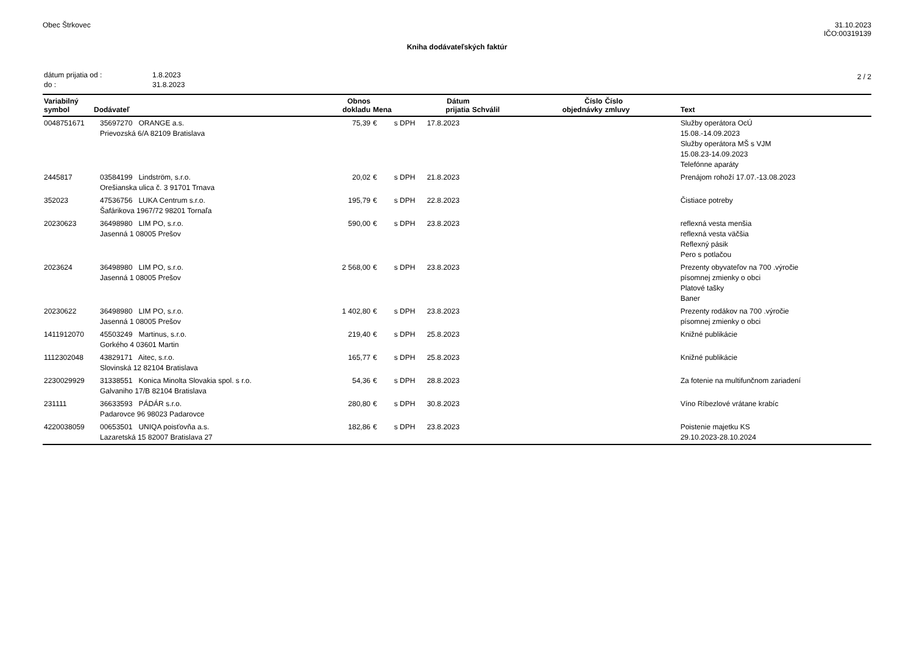Obec Štrkovec 31.10.2023
IČO:00319139
Kniha dodávateľských faktúr
| dátum prijatia od : | 1.8.2023 |
| do : | 31.8.2023 |
2 / 2
| Variabilný symbol | Dodávateľ | Obnos dokladu | Mena | | Dátum prijatia | Schválil | Číslo objednávky | Číslo zmluvy | Text |
| --- | --- | --- | --- | --- | --- | --- | --- | --- | --- |
| 0048751671 | 35697270 ORANGE a.s. Prievozská 6/A 82109 Bratislava | 75,39 | € | s DPH | 17.8.2023 | | | | Služby operátora OcÚ 15.08.-14.09.2023 Služby operátora MŠ s VJM 15.08.23-14.09.2023 Telefónne aparáty |
| 2445817 | 03584199 Lindström, s.r.o. Orešianska ulica č. 3 91701 Trnava | 20,02 | € | s DPH | 21.8.2023 | | | | Prenájom rohoží 17.07.-13.08.2023 |
| 352023 | 47536756 LUKA Centrum s.r.o. Šafárikova 1967/72 98201 Tornaľa | 195,79 | € | s DPH | 22.8.2023 | | | | Čistiace potreby |
| 20230623 | 36498980 LIM PO, s.r.o. Jasenná 1 08005 Prešov | 590,00 | € | s DPH | 23.8.2023 | | | | reflexná vesta menšia reflexná vesta väčšia Reflexný pásik Pero s potlačou |
| 2023624 | 36498980 LIM PO, s.r.o. Jasenná 1 08005 Prešov | 2 568,00 | € | s DPH | 23.8.2023 | | | | Prezenty obyvateľov na 700 .výročie písomnej zmienky o obci Platové tašky Baner |
| 20230622 | 36498980 LIM PO, s.r.o. Jasenná 1 08005 Prešov | 1 402,80 | € | s DPH | 23.8.2023 | | | | Prezenty rodákov na 700 .výročie písomnej zmienky o obci |
| 1411912070 | 45503249 Martinus, s.r.o. Gorkého 4 03601 Martin | 219,40 | € | s DPH | 25.8.2023 | | | | Knižné publikácie |
| 1112302048 | 43829171 Aitec, s.r.o. Slovinská 12 82104 Bratislava | 165,77 | € | s DPH | 25.8.2023 | | | | Knižné publikácie |
| 2230029929 | 31338551 Konica Minolta Slovakia spol. s r.o. Galvaniho 17/B 82104 Bratislava | 54,36 | € | s DPH | 28.8.2023 | | | | Za fotenie na multifunčnom zariadení |
| 231111 | 36633593 PÁDÁR s.r.o. Padarovce 96 98023 Padarovce | 280,80 | € | s DPH | 30.8.2023 | | | | Víno Ríbezlové vrátane krabíc |
| 4220038059 | 00653501 UNIQA poisťovňa a.s. Lazaretská 15 82007 Bratislava 27 | 182,86 | € | s DPH | 23.8.2023 | | | | Poistenie majetku KS 29.10.2023-28.10.2024 |